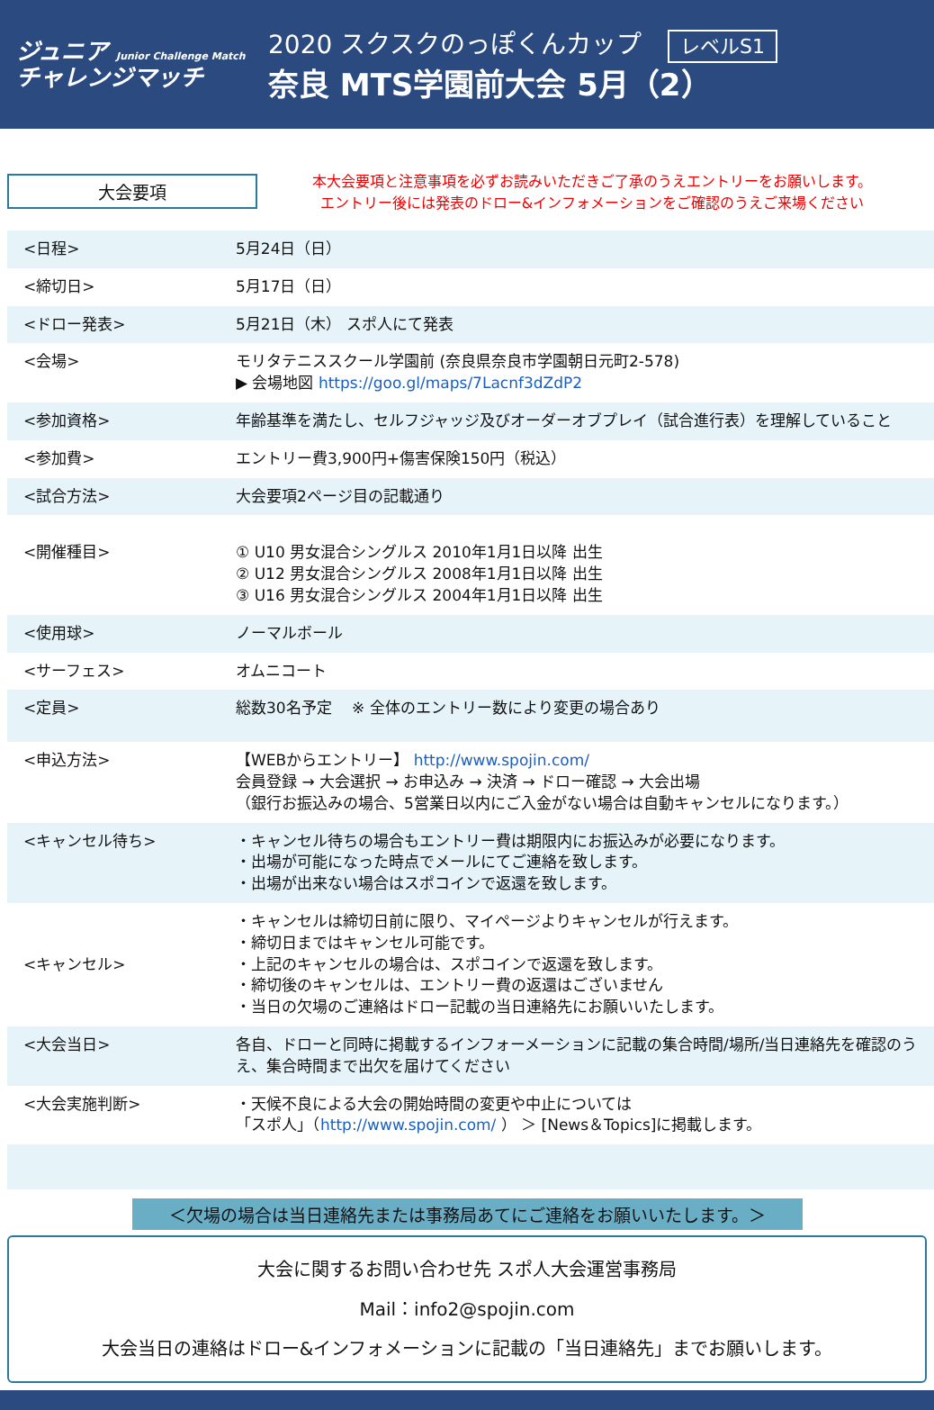ジュニア Junior Challenge Match
チャレンジマッチ
2020 スクスクのっぽくんカップ レベルS1
奈良 MTS学園前大会 5月（2）
大会要項
本大会要項と注意事項を必ずお読みいただきご了承のうえエントリーをお願いします。
エントリー後には発表のドロー&インフォメーションをご確認のうえご来場ください
| <日程> | 5月24日（日） |
| <締切日> | 5月17日（日） |
| <ドロー発表> | 5月21日（木） スポ人にて発表 |
| <会場> | モリタテニススクール学園前 (奈良県奈良市学園朝日元町2-578) ▶ 会場地図 https://goo.gl/maps/7Lacnf3dZdP2 |
| <参加資格> | 年齢基準を満たし、セルフジャッジ及びオーダーオブプレイ（試合進行表）を理解していること |
| <参加費> | エントリー費3,900円+傷害保険150円（税込） |
| <試合方法> | 大会要項2ページ目の記載通り |
| <開催種目> | ① U10 男女混合シングルス 2010年1月1日以降 出生 ② U12 男女混合シングルス 2008年1月1日以降 出生 ③ U16 男女混合シングルス 2004年1月1日以降 出生 |
| <使用球> | ノーマルボール |
| <サーフェス> | オムニコート |
| <定員> | 総数30名予定 ※ 全体のエントリー数により変更の場合あり |
| <申込方法> | 【WEBからエントリー】 http://www.spojin.com/ 会員登録 → 大会選択 → お申込み → 決済 → ドロー確認 → 大会出場 （銀行お振込みの場合、5営業日以内にご入金がない場合は自動キャンセルになります。） |
| <キャンセル待ち> | ・キャンセル待ちの場合もエントリー費は期限内にお振込みが必要になります。 ・出場が可能になった時点でメールにてご連絡を致します。 ・出場が出来ない場合はスポコインで返還を致します。 |
| <キャンセル> | ・キャンセルは締切日前に限り、マイページよりキャンセルが行えます。 ・締切日まではキャンセル可能です。 ・上記のキャンセルの場合は、スポコインで返還を致します。 ・締切後のキャンセルは、エントリー費の返還はございません ・当日の欠場のご連絡はドロー記載の当日連絡先にお願いいたします。 |
| <大会当日> | 各自、ドローと同時に掲載するインフォーメーションに記載の集合時間/場所/当日連絡先を確認のうえ、集合時間まで出欠を届けてください |
| <大会実施判断> | ・天候不良による大会の開始時間の変更や中止については 「スポ人」（ http://www.spojin.com/ ） ＞ [News＆Topics]に掲載します。 |
＜欠場の場合は当日連絡先または事務局あてにご連絡をお願いいたします。＞
大会に関するお問い合わせ先 スポ人大会運営事務局
Mail：info2@spojin.com
大会当日の連絡はドロー&インフォメーションに記載の「当日連絡先」までお願いします。